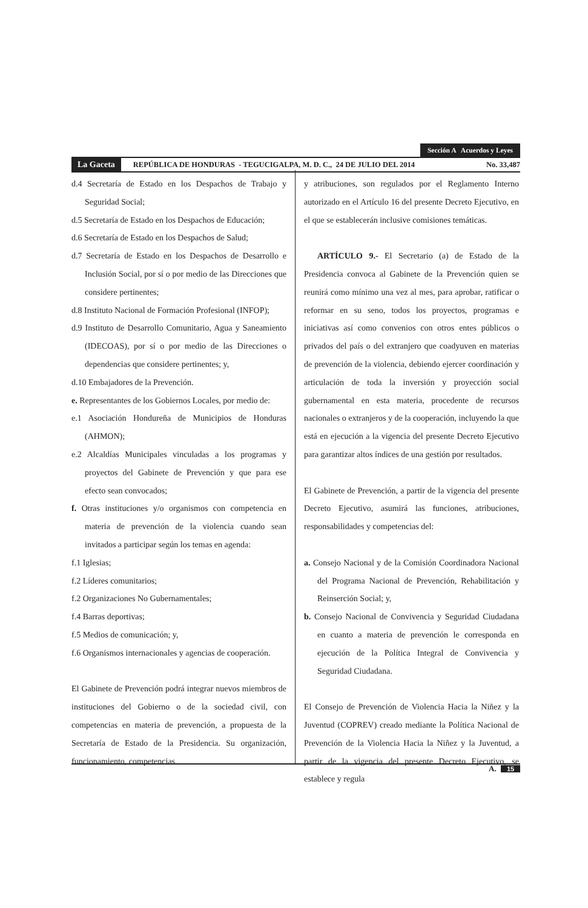Sección A Acuerdos y Leyes
La Gaceta REPÚBLICA DE HONDURAS - TEGUCIGALPA, M. D. C., 24 DE JULIO DEL 2014 No. 33,487
d.4 Secretaría de Estado en los Despachos de Trabajo y Seguridad Social;
d.5 Secretaría de Estado en los Despachos de Educación;
d.6 Secretaría de Estado en los Despachos de Salud;
d.7 Secretaría de Estado en los Despachos de Desarrollo e Inclusión Social, por sí o por medio de las Direcciones que considere pertinentes;
d.8 Instituto Nacional de Formación Profesional (INFOP);
d.9 Instituto de Desarrollo Comunitario, Agua y Saneamiento (IDECOAS), por sí o por medio de las Direcciones o dependencias que considere pertinentes; y,
d.10 Embajadores de la Prevención.
e. Representantes de los Gobiernos Locales, por medio de:
e.1 Asociación Hondureña de Municipios de Honduras (AHMON);
e.2 Alcaldías Municipales vinculadas a los programas y proyectos del Gabinete de Prevención y que para ese efecto sean convocados;
f. Otras instituciones y/o organismos con competencia en materia de prevención de la violencia cuando sean invitados a participar según los temas en agenda:
f.1 Iglesias;
f.2 Líderes comunitarios;
f.2 Organizaciones No Gubernamentales;
f.4 Barras deportivas;
f.5 Medios de comunicación; y,
f.6 Organismos internacionales y agencias de cooperación.
El Gabinete de Prevención podrá integrar nuevos miembros de instituciones del Gobierno o de la sociedad civil, con competencias en materia de prevención, a propuesta de la Secretaría de Estado de la Presidencia. Su organización, funcionamiento, competencias
y atribuciones, son regulados por el Reglamento Interno autorizado en el Artículo 16 del presente Decreto Ejecutivo, en el que se establecerán inclusive comisiones temáticas.
ARTÍCULO 9.- El Secretario (a) de Estado de la Presidencia convoca al Gabinete de la Prevención quien se reunirá como mínimo una vez al mes, para aprobar, ratificar o reformar en su seno, todos los proyectos, programas e iniciativas así como convenios con otros entes públicos o privados del país o del extranjero que coadyuven en materias de prevención de la violencia, debiendo ejercer coordinación y articulación de toda la inversión y proyección social gubernamental en esta materia, procedente de recursos nacionales o extranjeros y de la cooperación, incluyendo la que está en ejecución a la vigencia del presente Decreto Ejecutivo para garantizar altos índices de una gestión por resultados.
El Gabinete de Prevención, a partir de la vigencia del presente Decreto Ejecutivo, asumirá las funciones, atribuciones, responsabilidades y competencias del:
a. Consejo Nacional y de la Comisión Coordinadora Nacional del Programa Nacional de Prevención, Rehabilitación y Reinserción Social; y,
b. Consejo Nacional de Convivencia y Seguridad Ciudadana en cuanto a materia de prevención le corresponda en ejecución de la Política Integral de Convivencia y Seguridad Ciudadana.
El Consejo de Prevención de Violencia Hacia la Niñez y la Juventud (COPREV) creado mediante la Política Nacional de Prevención de la Violencia Hacia la Niñez y la Juventud, a partir de la vigencia del presente Decreto Ejecutivo, se establece y regula
A. 15